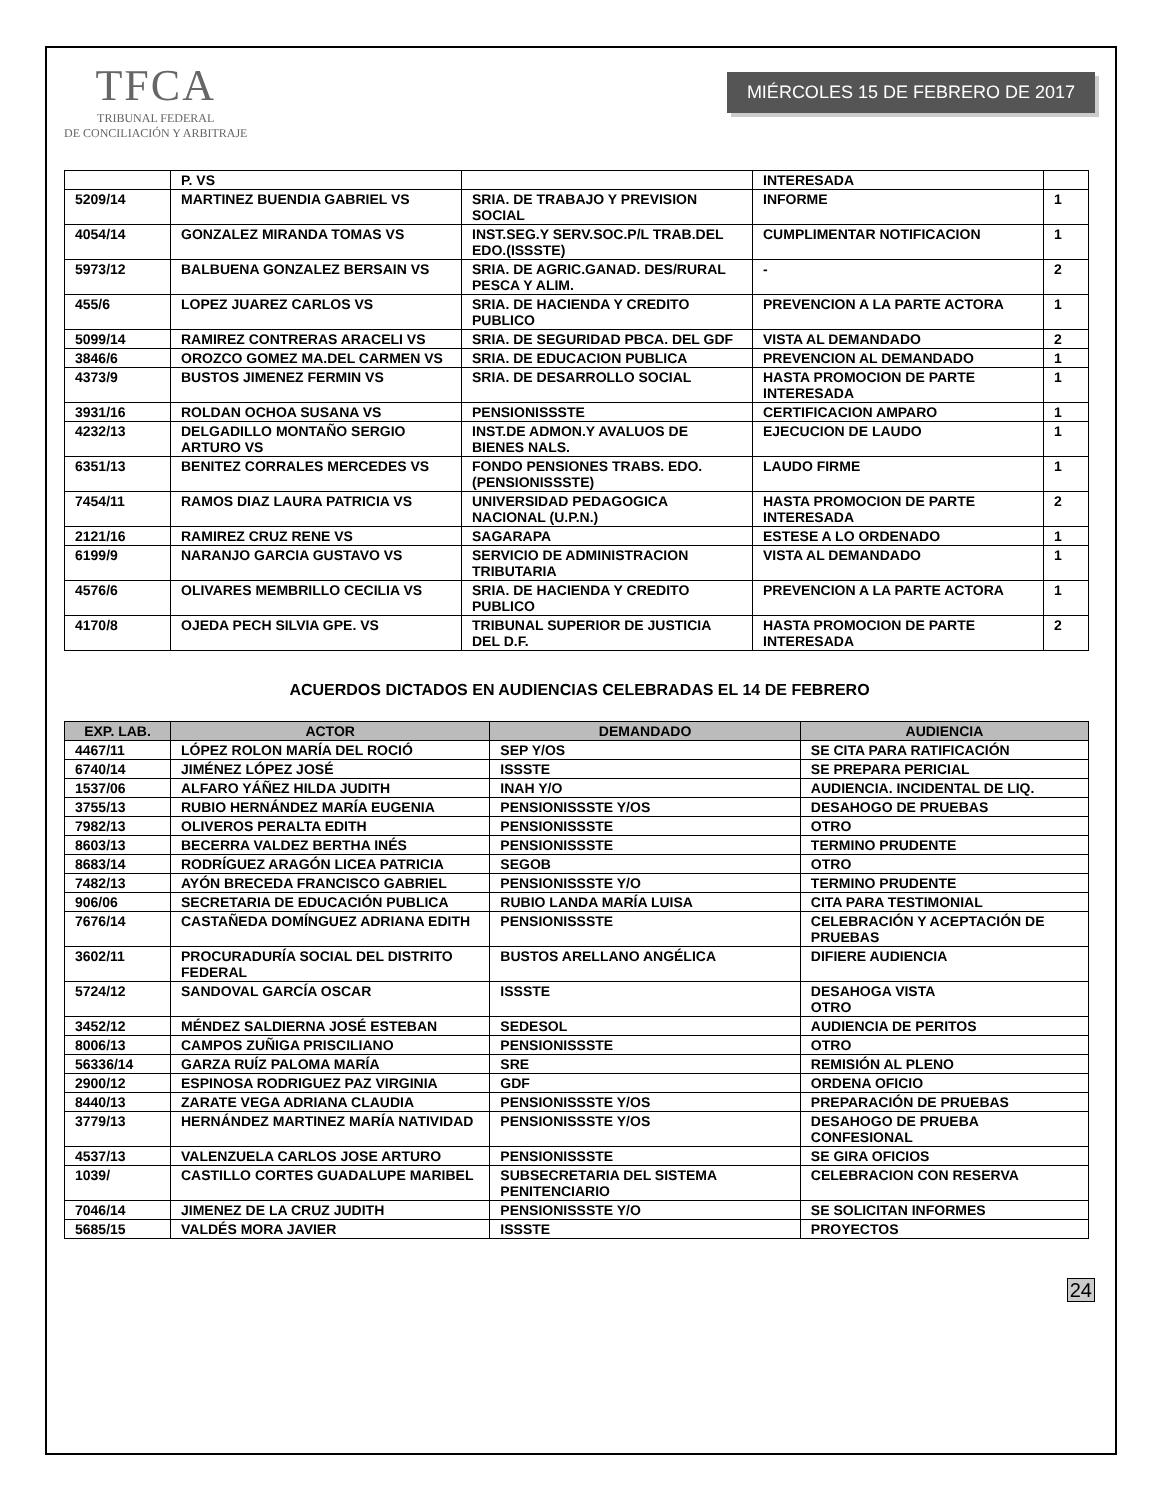TFCA
TRIBUNAL FEDERAL
DE CONCILIACIÓN Y ARBITRAJE
MIÉRCOLES 15 DE FEBRERO DE 2017
| | P. VS | | INTERESADA | |
| 5209/14 | MARTINEZ BUENDIA GABRIEL VS | SRIA. DE TRABAJO Y PREVISION SOCIAL | INFORME | 1 |
| 4054/14 | GONZALEZ MIRANDA TOMAS VS | INST.SEG.Y SERV.SOC.P/L TRAB.DEL EDO.(ISSSTE) | CUMPLIMENTAR NOTIFICACION | 1 |
| 5973/12 | BALBUENA GONZALEZ BERSAIN VS | SRIA. DE AGRIC.GANAD. DES/RURAL PESCA Y ALIM. | - | 2 |
| 455/6 | LOPEZ JUAREZ CARLOS VS | SRIA. DE HACIENDA Y CREDITO PUBLICO | PREVENCION A LA PARTE ACTORA | 1 |
| 5099/14 | RAMIREZ CONTRERAS ARACELI VS | SRIA. DE SEGURIDAD PBCA. DEL GDF | VISTA AL DEMANDADO | 2 |
| 3846/6 | OROZCO GOMEZ MA.DEL CARMEN VS | SRIA. DE EDUCACION PUBLICA | PREVENCION AL DEMANDADO | 1 |
| 4373/9 | BUSTOS JIMENEZ FERMIN VS | SRIA. DE DESARROLLO SOCIAL | HASTA PROMOCION DE PARTE INTERESADA | 1 |
| 3931/16 | ROLDAN OCHOA SUSANA VS | PENSIONISSSTE | CERTIFICACION AMPARO | 1 |
| 4232/13 | DELGADILLO MONTAÑO SERGIO ARTURO VS | INST.DE ADMON.Y AVALUOS DE BIENES NALS. | EJECUCION DE LAUDO | 1 |
| 6351/13 | BENITEZ CORRALES MERCEDES VS | FONDO PENSIONES TRABS. EDO. (PENSIONISSSTE) | LAUDO FIRME | 1 |
| 7454/11 | RAMOS DIAZ LAURA PATRICIA VS | UNIVERSIDAD PEDAGOGICA NACIONAL (U.P.N.) | HASTA PROMOCION DE PARTE INTERESADA | 2 |
| 2121/16 | RAMIREZ CRUZ RENE VS | SAGARAPA | ESTESE A LO ORDENADO | 1 |
| 6199/9 | NARANJO GARCIA GUSTAVO VS | SERVICIO DE ADMINISTRACION TRIBUTARIA | VISTA AL DEMANDADO | 1 |
| 4576/6 | OLIVARES MEMBRILLO CECILIA VS | SRIA. DE HACIENDA Y CREDITO PUBLICO | PREVENCION A LA PARTE ACTORA | 1 |
| 4170/8 | OJEDA PECH SILVIA GPE. VS | TRIBUNAL SUPERIOR DE JUSTICIA DEL D.F. | HASTA PROMOCION DE PARTE INTERESADA | 2 |
ACUERDOS DICTADOS EN AUDIENCIAS CELEBRADAS EL 14 DE FEBRERO
| EXP. LAB. | ACTOR | DEMANDADO | AUDIENCIA |
| --- | --- | --- | --- |
| 4467/11 | LÓPEZ ROLON MARÍA DEL ROCIÓ | SEP Y/OS | SE CITA PARA RATIFICACIÓN |
| 6740/14 | JIMÉNEZ LÓPEZ JOSÉ | ISSSTE | SE PREPARA PERICIAL |
| 1537/06 | ALFARO YÁÑEZ HILDA JUDITH | INAH Y/O | AUDIENCIA. INCIDENTAL DE LIQ. |
| 3755/13 | RUBIO HERNÁNDEZ MARÍA EUGENIA | PENSIONISSSTE Y/OS | DESAHOGO DE PRUEBAS |
| 7982/13 | OLIVEROS PERALTA EDITH | PENSIONISSSTE | OTRO |
| 8603/13 | BECERRA VALDEZ BERTHA INÉS | PENSIONISSSTE | TERMINO PRUDENTE |
| 8683/14 | RODRÍGUEZ ARAGÓN LICEA PATRICIA | SEGOB | OTRO |
| 7482/13 | AYÓN BRECEDA FRANCISCO GABRIEL | PENSIONISSSTE Y/O | TERMINO PRUDENTE |
| 906/06 | SECRETARIA DE EDUCACIÓN PUBLICA | RUBIO LANDA MARÍA LUISA | CITA PARA TESTIMONIAL |
| 7676/14 | CASTAÑEDA DOMÍNGUEZ ADRIANA EDITH | PENSIONISSSTE | CELEBRACIÓN Y ACEPTACIÓN DE PRUEBAS |
| 3602/11 | PROCURADURÍA SOCIAL DEL DISTRITO FEDERAL | BUSTOS ARELLANO ANGÉLICA | DIFIERE AUDIENCIA |
| 5724/12 | SANDOVAL GARCÍA OSCAR | ISSSTE | DESAHOGA VISTA OTRO |
| 3452/12 | MÉNDEZ SALDIERNA JOSÉ ESTEBAN | SEDESOL | AUDIENCIA DE PERITOS |
| 8006/13 | CAMPOS ZUÑIGA PRISCILIANO | PENSIONISSSTE | OTRO |
| 56336/14 | GARZA RUÍZ PALOMA MARÍA | SRE | REMISIÓN AL PLENO |
| 2900/12 | ESPINOSA RODRIGUEZ PAZ VIRGINIA | GDF | ORDENA OFICIO |
| 8440/13 | ZARATE VEGA ADRIANA CLAUDIA | PENSIONISSSTE Y/OS | PREPARACIÓN DE PRUEBAS |
| 3779/13 | HERNÁNDEZ MARTINEZ MARÍA NATIVIDAD | PENSIONISSSTE Y/OS | DESAHOGO DE PRUEBA CONFESIONAL |
| 4537/13 | VALENZUELA CARLOS JOSE ARTURO | PENSIONISSSTE | SE GIRA OFICIOS |
| 1039/ | CASTILLO CORTES GUADALUPE MARIBEL | SUBSECRETARIA DEL SISTEMA PENITENCIARIO | CELEBRACION CON RESERVA |
| 7046/14 | JIMENEZ DE LA CRUZ JUDITH | PENSIONISSSTE Y/O | SE SOLICITAN INFORMES |
| 5685/15 | VALDÉS MORA JAVIER | ISSSTE | PROYECTOS |
24